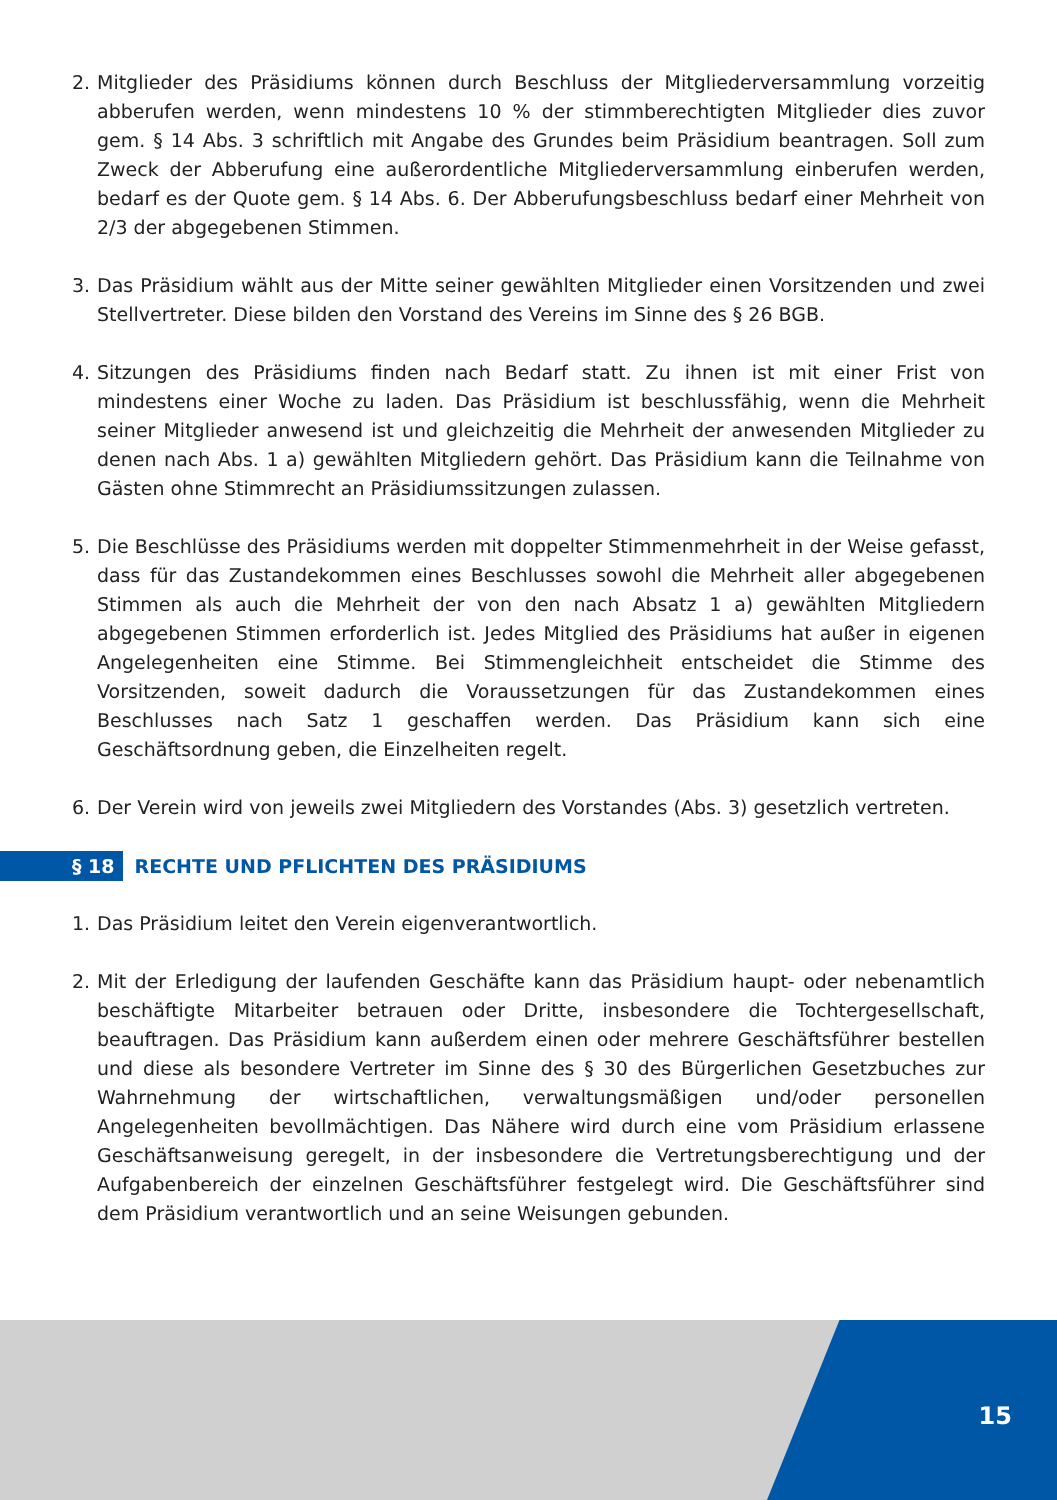2. Mitglieder des Präsidiums können durch Beschluss der Mitgliederversammlung vorzeitig abberufen werden, wenn mindestens 10 % der stimmberechtigten Mitglieder dies zuvor gem. § 14 Abs. 3 schriftlich mit Angabe des Grundes beim Präsidium beantragen. Soll zum Zweck der Abberufung eine außerordentliche Mitgliederversammlung einberufen werden, bedarf es der Quote gem. § 14 Abs. 6. Der Abberufungsbeschluss bedarf einer Mehrheit von 2/3 der abgegebenen Stimmen.
3. Das Präsidium wählt aus der Mitte seiner gewählten Mitglieder einen Vorsitzenden und zwei Stellvertreter. Diese bilden den Vorstand des Vereins im Sinne des § 26 BGB.
4. Sitzungen des Präsidiums finden nach Bedarf statt. Zu ihnen ist mit einer Frist von mindestens einer Woche zu laden. Das Präsidium ist beschlussfähig, wenn die Mehrheit seiner Mitglieder anwesend ist und gleichzeitig die Mehrheit der anwesenden Mitglieder zu denen nach Abs. 1 a) gewählten Mitgliedern gehört. Das Präsidium kann die Teilnahme von Gästen ohne Stimmrecht an Präsidiumssitzungen zulassen.
5. Die Beschlüsse des Präsidiums werden mit doppelter Stimmenmehrheit in der Weise gefasst, dass für das Zustandekommen eines Beschlusses sowohl die Mehrheit aller abgegebenen Stimmen als auch die Mehrheit der von den nach Absatz 1 a) gewählten Mitgliedern abgegebenen Stimmen erforderlich ist. Jedes Mitglied des Präsidiums hat außer in eigenen Angelegenheiten eine Stimme. Bei Stimmengleichheit entscheidet die Stimme des Vorsitzenden, soweit dadurch die Voraussetzungen für das Zustandekommen eines Beschlusses nach Satz 1 geschaffen werden. Das Präsidium kann sich eine Geschäftsordnung geben, die Einzelheiten regelt.
6. Der Verein wird von jeweils zwei Mitgliedern des Vorstandes (Abs. 3) gesetzlich vertreten.
§ 18 RECHTE UND PFLICHTEN DES PRÄSIDIUMS
1. Das Präsidium leitet den Verein eigenverantwortlich.
2. Mit der Erledigung der laufenden Geschäfte kann das Präsidium haupt- oder nebenamtlich beschäftigte Mitarbeiter betrauen oder Dritte, insbesondere die Tochtergesellschaft, beauftragen. Das Präsidium kann außerdem einen oder mehrere Geschäftsführer bestellen und diese als besondere Vertreter im Sinne des § 30 des Bürgerlichen Gesetzbuches zur Wahrnehmung der wirtschaftlichen, verwaltungsmäßigen und/oder personellen Angelegenheiten bevollmächtigen. Das Nähere wird durch eine vom Präsidium erlassene Geschäftsanweisung geregelt, in der insbesondere die Vertretungsberechtigung und der Aufgabenbereich der einzelnen Geschäftsführer festgelegt wird. Die Geschäftsführer sind dem Präsidium verantwortlich und an seine Weisungen gebunden.
15